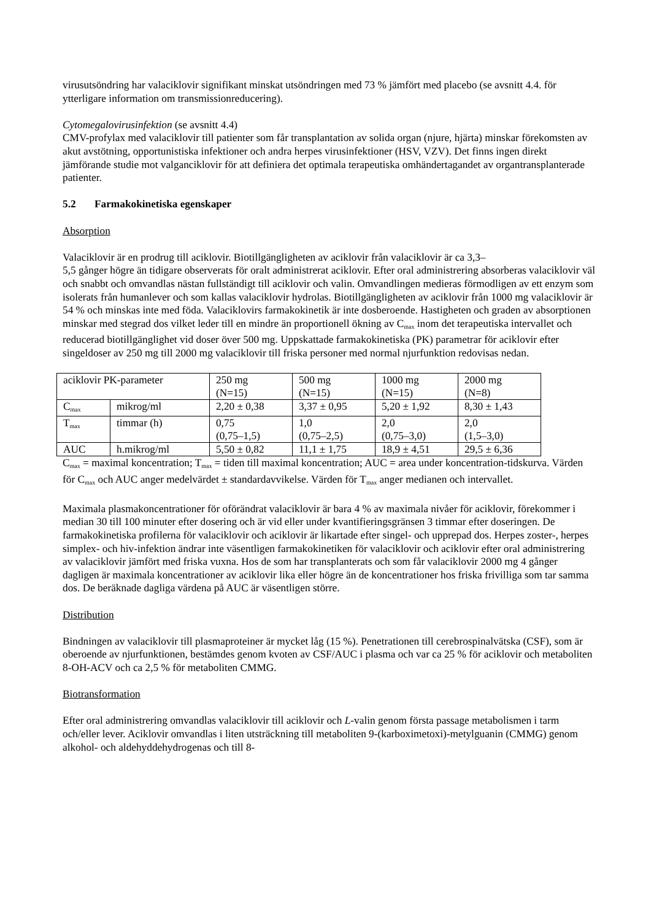virusutsöndring har valaciklovir signifikant minskat utsöndringen med 73 % jämfört med placebo (se avsnitt 4.4. för ytterligare information om transmissionreducering).
Cytomegalovirusinfektion (se avsnitt 4.4)
CMV-profylax med valaciklovir till patienter som får transplantation av solida organ (njure, hjärta) minskar förekomsten av akut avstötning, opportunistiska infektioner och andra herpes virusinfektioner (HSV, VZV). Det finns ingen direkt jämförande studie mot valganciklovir för att definiera det optimala terapeutiska omhändertagandet av organtransplanterade patienter.
5.2 Farmakokinetiska egenskaper
Absorption
Valaciklovir är en prodrug till aciklovir. Biotillgängligheten av aciklovir från valaciklovir är ca 3,3–
5,5 gånger högre än tidigare observerats för oralt administrerat aciklovir. Efter oral administrering absorberas valaciklovir väl och snabbt och omvandlas nästan fullständigt till aciklovir och valin. Omvandlingen medieras förmodligen av ett enzym som isolerats från humanlever och som kallas valaciklovir hydrolas. Biotillgängligheten av aciklovir från 1000 mg valaciklovir är 54 % och minskas inte med föda. Valaciklovirs farmakokinetik är inte dosberoende. Hastigheten och graden av absorptionen minskar med stegrad dos vilket leder till en mindre än proportionell ökning av C<sub>max</sub> inom det terapeutiska intervallet och reducerad biotillgänglighet vid doser över 500 mg. Uppskattade farmakokinetiska (PK) parametrar för aciklovir efter singeldoser av 250 mg till 2000 mg valaciklovir till friska personer med normal njurfunktion redovisas nedan.
| aciklovir PK-parameter | | 250 mg (N=15) | 500 mg (N=15) | 1000 mg (N=15) | 2000 mg (N=8) |
| C<sub>max</sub> | mikrog/ml | 2,20 ± 0,38 | 3,37 ± 0,95 | 5,20 ± 1,92 | 8,30 ± 1,43 |
| T<sub>max</sub> | timmar (h) | 0,75 (0,75–1,5) | 1,0 (0,75–2,5) | 2,0 (0,75–3,0) | 2,0 (1,5–3,0) |
| AUC | h.mikrog/ml | 5,50 ± 0,82 | 11,1 ± 1,75 | 18,9 ± 4,51 | 29,5 ± 6,36 |
C<sub>max</sub> = maximal koncentration; T<sub>max</sub> = tiden till maximal koncentration; AUC = area under koncentration-tidskurva. Värden för C<sub>max</sub> och AUC anger medelvärdet ± standardavvikelse. Värden för T<sub>max</sub> anger medianen och intervallet.
Maximala plasmakoncentrationer för oförändrat valaciklovir är bara 4 % av maximala nivåer för aciklovir, förekommer i median 30 till 100 minuter efter dosering och är vid eller under kvantifieringsgränsen 3 timmar efter doseringen. De farmakokinetiska profilerna för valaciklovir och aciklovir är likartade efter singel- och upprepad dos. Herpes zoster-, herpes simplex- och hiv-infektion ändrar inte väsentligen farmakokinetiken för valaciklovir och aciklovir efter oral administrering av valaciklovir jämfört med friska vuxna. Hos de som har transplanterats och som får valaciklovir 2000 mg 4 gånger dagligen är maximala koncentrationer av aciklovir lika eller högre än de koncentrationer hos friska frivilliga som tar samma dos. De beräknade dagliga värdena på AUC är väsentligen större.
Distribution
Bindningen av valaciklovir till plasmaproteiner är mycket låg (15 %). Penetrationen till cerebrospinalvätska (CSF), som är oberoende av njurfunktionen, bestämdes genom kvoten av CSF/AUC i plasma och var ca 25 % för aciklovir och metaboliten 8-OH-ACV och ca 2,5 % för metaboliten CMMG.
Biotransformation
Efter oral administrering omvandlas valaciklovir till aciklovir och L-valin genom första passage metabolismen i tarm och/eller lever. Aciklovir omvandlas i liten utsträckning till metaboliten 9-(karboximetoxi)-metylguanin (CMMG) genom alkohol- och aldehyddehydrogenas och till 8-